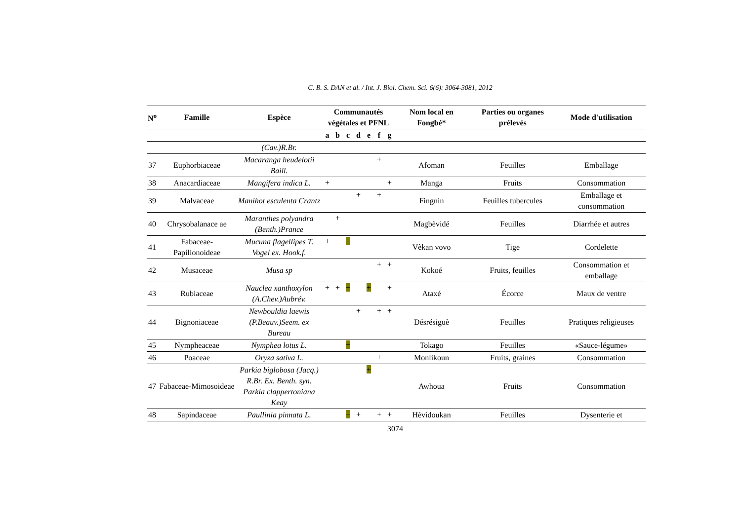C. B. S. DAN et al. / Int. J. Biol. Chem. Sci. 6(6): 3064-3081, 2012
| N<sup>o</sup> | Famille | Espèce | Communautés végétales et PFNL | | | | | | | Nom local en Fongbé* | Parties ou organes prélevés | Mode d'utilisation |
| --- | --- | --- | --- | --- | --- | --- | --- | --- | --- | --- | --- | --- |
| | | | a | b | c | d | e | f | g | | | |
| | | (Cav.)R.Br. | | | | | | | | | | |
| 37 | Euphorbiaceae | Macaranga heudelotii Baill. | | | | | | + | | Afoman | Feuilles | Emballage |
| 38 | Anacardiaceae | Mangifera indica L. | + | | | | | | + | Manga | Fruits | Consommation |
| 39 | Malvaceae | Manihot esculenta Crantz | | | | + | | + | | Fingnin | Feuilles tubercules | Emballage et consommation |
| 40 | Chrysobalanace ae | Maranthes polyandra (Benth.)Prance | | + | | | | | | Magbèvidé | Feuilles | Diarrhée et autres |
| 41 | Fabaceae-Papilionoideae | Mucuna flagellipes T. Vogel ex. Hook.f. | + | | + | | | | | Vèkan vovo | Tige | Cordelette |
| 42 | Musaceae | Musa sp | | | | | | + | + | Kokoé | Fruits, feuilles | Consommation et emballage |
| 43 | Rubiaceae | Nauclea xanthoxylon (A.Chev.)Aubrév. | + | + | + | | + | | + | Ataxé | Écorce | Maux de ventre |
| 44 | Bignoniaceae | Newbouldia laewis (P.Beauv.)Seem. ex Bureau | | | | + | | + | + | Désrésiguè | Feuilles | Pratiques religieuses |
| 45 | Nympheaceae | Nymphea lotus L. | | | + | | | | | Tokago | Feuilles | «Sauce-légume» |
| 46 | Poaceae | Oryza sativa L. | | | | | | + | | Monlikoun | Fruits, graines | Consommation |
| 47 | Fabaceae-Mimosoideae | Parkia biglobosa (Jacq.) R.Br. Ex. Benth. syn. Parkia clappertoniana Keay | | | | | + | | | Awhoua | Fruits | Consommation |
| 48 | Sapindaceae | Paullinia pinnata L. | | | + | + | | + | + | Hèvidoukan | Feuilles | Dysenterie et |
3074